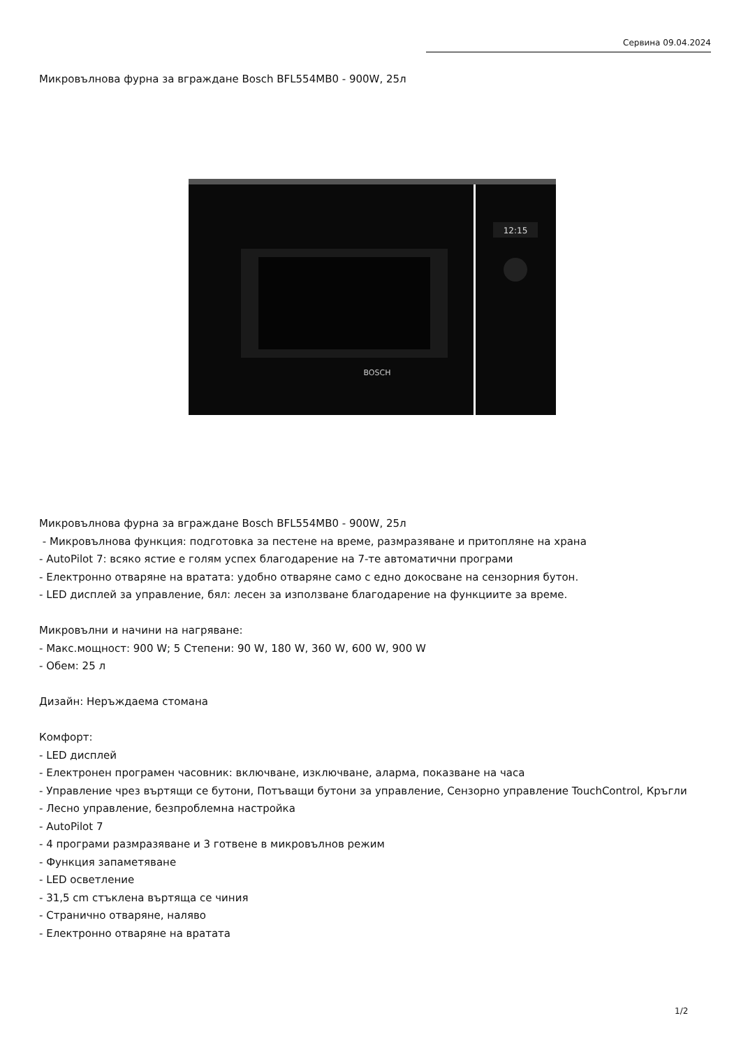Сервина 09.04.2024
Микровълнова фурна за вграждане Bosch BFL554MB0 - 900W, 25л
12:15
BOSCH
Микровълнова фурна за вграждане Bosch BFL554MB0 - 900W, 25л
- Микровълнова функция: подготовка за пестене на време, размразяване и притопляне на храна
- AutoPilot 7: всяко ястие е голям успех благодарение на 7-те автоматични програми
- Електронно отваряне на вратата: удобно отваряне само с едно докосване на сензорния бутон.
- LED дисплей за управление, бял: лесен за използване благодарение на функциите за време.
Микровълни и начини на нагряване:
- Макс.мощност: 900 W; 5 Степени: 90 W, 180 W, 360 W, 600 W, 900 W
- Обем: 25 л
Дизайн: Неръждаема стомана
Комфорт:
- LED дисплей
- Електронен програмен часовник: включване, изключване, аларма, показване на часа
- Управление чрез въртящи се бутони, Потъващи бутони за управление, Сензорно управление TouchControl, Кръгли
- Лесно управление, безпроблемна настройка
- AutoPilot 7
- 4 програми размразяване и 3 готвене в микровълнов режим
- Функция запаметяване
- LED осветление
- 31,5 cm стъклена въртяща се чиния
- Странично отваряне, наляво
- Електронно отваряне на вратата
1/2